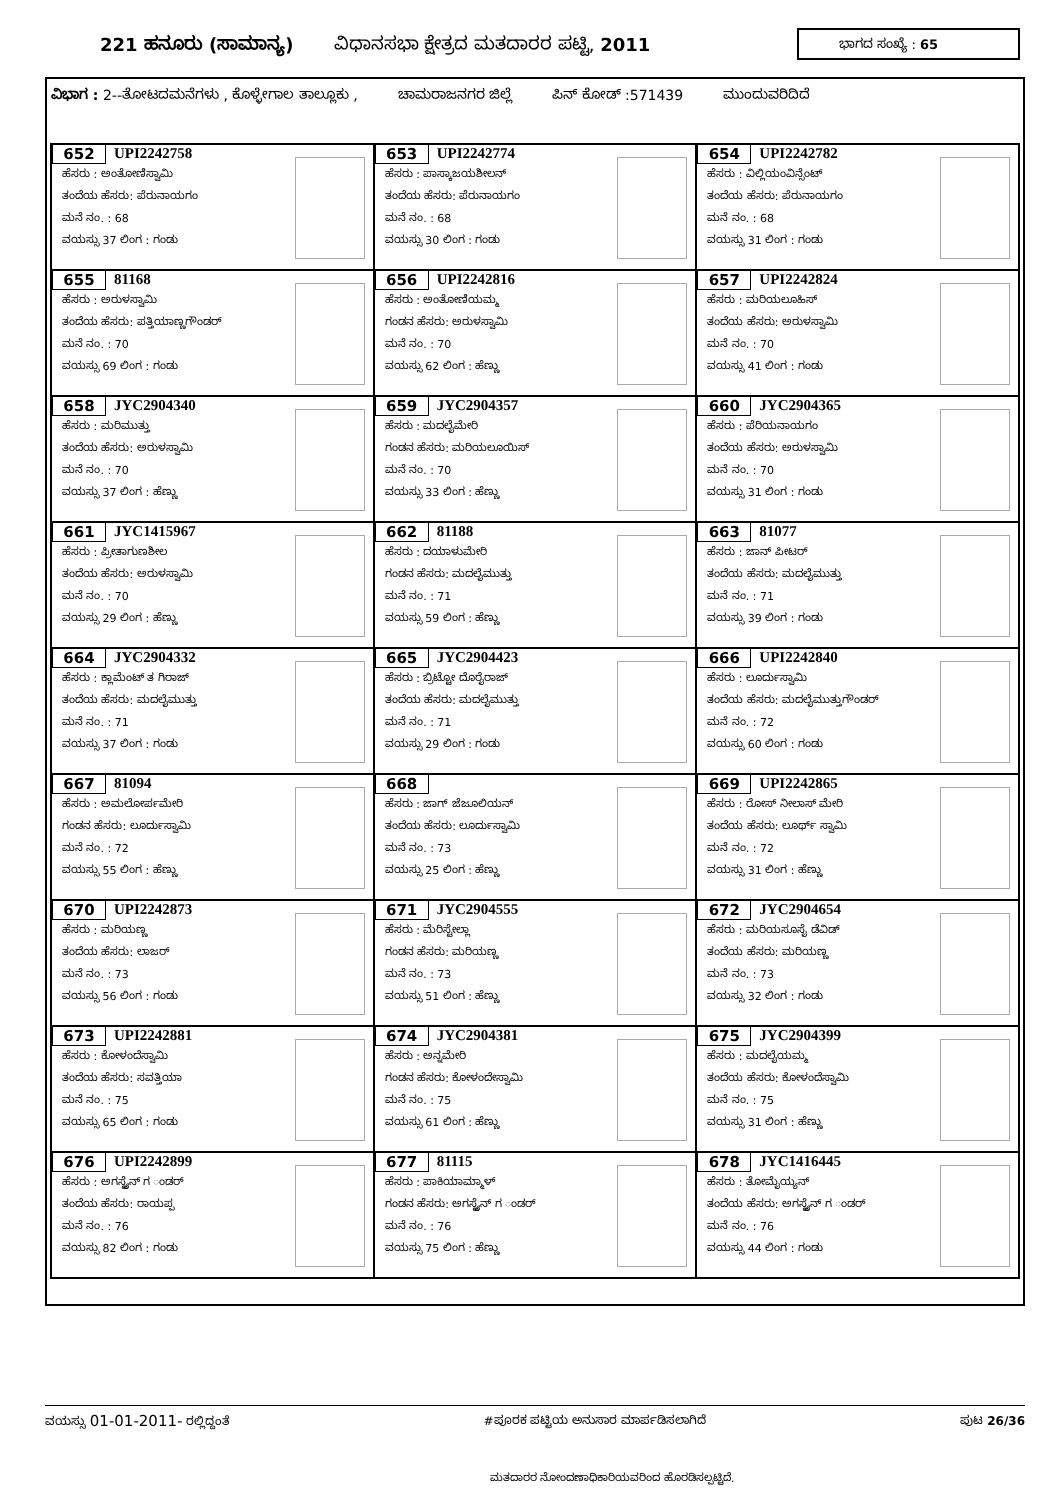221 ಹನೂರು (ಸಾಮಾನ್ಯ) ವಿಧಾನಸಭಾ ಕ್ಷೇತ್ರದ ಮತದಾರರ ಪಟ್ಟಿ, 2011
ಭಾಗದ ಸಂಖ್ಯೆ : 65
ವಿಭಾಗ : 2--ತೋಟದಮನೆಗಳು , ಕೊಳ್ಳೇಗಾಲ ತಾಲ್ಲೂಕು , ಚಾಮರಾಜನಗರ ಜಿಲ್ಲೆ ಪಿನ್ ಕೋಡ್ :571439 ಮುಂದುವರಿದಿದೆ
| 652 UPI2242758 ಹೆಸರು : ಅಂತೋಣಿಸ್ವಾಮಿ ತಂದೆಯ ಹೆಸರು: ಪೆರುನಾಯಗಂ ಮನೆ ನಂ. : 68 ವಯಸ್ಸು 37 ಲಿಂಗ : ಗಂಡು | 653 UPI2242774 ಹೆಸರು : ಪಾಸ್ಕಾಜಯಶೀಲನ್ ತಂದೆಯ ಹೆಸರು: ಪೆರುನಾಯಗಂ ಮನೆ ನಂ. : 68 ವಯಸ್ಸು 30 ಲಿಂಗ : ಗಂಡು | 654 UPI2242782 ಹೆಸರು : ವಿಲ್ಲಿಯಂವಿನ್ಸೆಂಟ್ ತಂದೆಯ ಹೆಸರು: ಪೆರುನಾಯಗಂ ಮನೆ ನಂ. : 68 ವಯಸ್ಸು 31 ಲಿಂಗ : ಗಂಡು |
| 655 81168 ಹೆಸರು : ಅರುಳಸ್ವಾಮಿ ತಂದೆಯ ಹೆಸರು: ಪತ್ತಿಯಾಣ್ಣಗೌಂಡರ್ ಮನೆ ನಂ. : 70 ವಯಸ್ಸು 69 ಲಿಂಗ : ಗಂಡು | 656 UPI2242816 ಹೆಸರು : ಅಂತೋಣಿಯಮ್ಮ ಗಂಡನ ಹೆಸರು: ಅರುಳಸ್ವಾಮಿ ಮನೆ ನಂ. : 70 ವಯಸ್ಸು 62 ಲಿಂಗ : ಹೆಣ್ಣು | 657 UPI2242824 ಹೆಸರು : ಮರಿಯಲೂಹಿಸ್ ತಂದೆಯ ಹೆಸರು: ಅರುಳಸ್ವಾಮಿ ಮನೆ ನಂ. : 70 ವಯಸ್ಸು 41 ಲಿಂಗ : ಗಂಡು |
| 658 JYC2904340 ಹೆಸರು : ಮರಿಮುತ್ತು ತಂದೆಯ ಹೆಸರು: ಅರುಳಸ್ವಾಮಿ ಮನೆ ನಂ. : 70 ವಯಸ್ಸು 37 ಲಿಂಗ : ಹೆಣ್ಣು | 659 JYC2904357 ಹೆಸರು : ಮದಲೈಮೇರಿ ಗಂಡನ ಹೆಸರು: ಮರಿಯಲೂಯಿಸ್ ಮನೆ ನಂ. : 70 ವಯಸ್ಸು 33 ಲಿಂಗ : ಹೆಣ್ಣು | 660 JYC2904365 ಹೆಸರು : ಪೆರಿಯನಾಯಗಂ ತಂದೆಯ ಹೆಸರು: ಅರುಳಸ್ವಾಮಿ ಮನೆ ನಂ. : 70 ವಯಸ್ಸು 31 ಲಿಂಗ : ಗಂಡು |
| 661 JYC1415967 ಹೆಸರು : ಪ್ರೀತಾಗುಣಶೀಲ ತಂದೆಯ ಹೆಸರು: ಅರುಳಸ್ವಾಮಿ ಮನೆ ನಂ. : 70 ವಯಸ್ಸು 29 ಲಿಂಗ : ಹೆಣ್ಣು | 662 81188 ಹೆಸರು : ದಯಾಳುಮೇರಿ ಗಂಡನ ಹೆಸರು: ಮದಲೈಮುತ್ತು ಮನೆ ನಂ. : 71 ವಯಸ್ಸು 59 ಲಿಂಗ : ಹೆಣ್ಣು | 663 81077 ಹೆಸರು : ಜಾನ್ ಪೀಟರ್ ತಂದೆಯ ಹೆಸರು: ಮದಲೈಮುತ್ತು ಮನೆ ನಂ. : 71 ವಯಸ್ಸು 39 ಲಿಂಗ : ಗಂಡು |
| 664 JYC2904332 ಹೆಸರು : ಕ್ಲಾಮೆಂಟ್ ತ ಗಿರಾಜ್ ತಂದೆಯ ಹೆಸರು: ಮದಲೈಮುತ್ತು ಮನೆ ನಂ. : 71 ವಯಸ್ಸು 37 ಲಿಂಗ : ಗಂಡು | 665 JYC2904423 ಹೆಸರು : ಬ್ರಿಟ್ಟೋ ದೊರೈರಾಜ್ ತಂದೆಯ ಹೆಸರು: ಮದಲೈಮುತ್ತು ಮನೆ ನಂ. : 71 ವಯಸ್ಸು 29 ಲಿಂಗ : ಗಂಡು | 666 UPI2242840 ಹೆಸರು : ಲೂರ್ದುಸ್ವಾಮಿ ತಂದೆಯ ಹೆಸರು: ಮದಲೈಮುತ್ತುಗೌಂಡರ್ ಮನೆ ನಂ. : 72 ವಯಸ್ಸು 60 ಲಿಂಗ : ಗಂಡು |
| 667 81094 ಹೆಸರು : ಅಮಲೋರ್ಪಮೇರಿ ಗಂಡನ ಹೆಸರು: ಲೂರ್ದುಸ್ವಾಮಿ ಮನೆ ನಂ. : 72 ವಯಸ್ಸು 55 ಲಿಂಗ : ಹೆಣ್ಣು | 668 ಹೆಸರು : ಜಾಗ್ ಜೆಜೂಲಿಯನ್ ತಂದೆಯ ಹೆಸರು: ಲೂರ್ದುಸ್ವಾಮಿ ಮನೆ ನಂ. : 73 ವಯಸ್ಸು 25 ಲಿಂಗ : ಹೆಣ್ಣು | 669 UPI2242865 ಹೆಸರು : ರೋಸ್ ನೀಲಾಸ್ ಮೇರಿ ತಂದೆಯ ಹೆಸರು: ಲೂರ್ಥ್ ಸ್ವಾಮಿ ಮನೆ ನಂ. : 72 ವಯಸ್ಸು 31 ಲಿಂಗ : ಹೆಣ್ಣು |
| 670 UPI2242873 ಹೆಸರು : ಮರಿಯಣ್ಣ ತಂದೆಯ ಹೆಸರು: ಲಾಜರ್ ಮನೆ ನಂ. : 73 ವಯಸ್ಸು 56 ಲಿಂಗ : ಗಂಡು | 671 JYC2904555 ಹೆಸರು : ಮೆರಿಸ್ಟೇಲ್ಲಾ ಗಂಡನ ಹೆಸರು: ಮರಿಯಣ್ಣ ಮನೆ ನಂ. : 73 ವಯಸ್ಸು 51 ಲಿಂಗ : ಹೆಣ್ಣು | 672 JYC2904654 ಹೆಸರು : ಮರಿಯಸೂಸೈ ಡೆವಿಡ್ ತಂದೆಯ ಹೆಸರು: ಮರಿಯಣ್ಣ ಮನೆ ನಂ. : 73 ವಯಸ್ಸು 32 ಲಿಂಗ : ಗಂಡು |
| 673 UPI2242881 ಹೆಸರು : ಕೋಳಂದೆಸ್ವಾಮಿ ತಂದೆಯ ಹೆಸರು: ಸವತ್ತಿಯಾ ಮನೆ ನಂ. : 75 ವಯಸ್ಸು 65 ಲಿಂಗ : ಗಂಡು | 674 JYC2904381 ಹೆಸರು : ಅನ್ನಮೇರಿ ಗಂಡನ ಹೆಸರು: ಕೋಳಂದೇಸ್ವಾಮಿ ಮನೆ ನಂ. : 75 ವಯಸ್ಸು 61 ಲಿಂಗ : ಹೆಣ್ಣು | 675 JYC2904399 ಹೆಸರು : ಮದಲೈಯಮ್ಮ ತಂದೆಯ ಹೆಸರು: ಕೋಳಂದೆಸ್ವಾಮಿ ಮನೆ ನಂ. : 75 ವಯಸ್ಸು 31 ಲಿಂಗ : ಹೆಣ್ಣು |
| 676 UPI2242899 ಹೆಸರು : ಅಗಸ್ಟೈನ್ ಗ ಂಡರ್ ತಂದೆಯ ಹೆಸರು: ರಾಯಪ್ಪ ಮನೆ ನಂ. : 76 ವಯಸ್ಸು 82 ಲಿಂಗ : ಗಂಡು | 677 81115 ಹೆಸರು : ಪಾಕಿಯಾಮ್ಮಾಳ್ ಗಂಡನ ಹೆಸರು: ಅಗಸ್ಟೈನ್ ಗ ಂಡರ್ ಮನೆ ನಂ. : 76 ವಯಸ್ಸು 75 ಲಿಂಗ : ಹೆಣ್ಣು | 678 JYC1416445 ಹೆಸರು : ತೋಮೈಯ್ಯನ್ ತಂದೆಯ ಹೆಸರು: ಅಗಸ್ಟೈನ್ ಗ ಂಡರ್ ಮನೆ ನಂ. : 76 ವಯಸ್ಸು 44 ಲಿಂಗ : ಗಂಡು |
ವಯಸ್ಸು 01-01-2011- ರಲ್ಲಿದ್ದಂತೆ #ಪೂರಕ ಪಟ್ಟಿಯ ಅನುಸಾರ ಮಾರ್ಪಡಿಸಲಾಗಿದೆ ಪುಟ 26/36
ಮತದಾರರ ನೋಂದಣಾಧಿಕಾರಿಯವರಿಂದ ಹೊರಡಿಸಲ್ಪಟ್ಟಿದೆ.